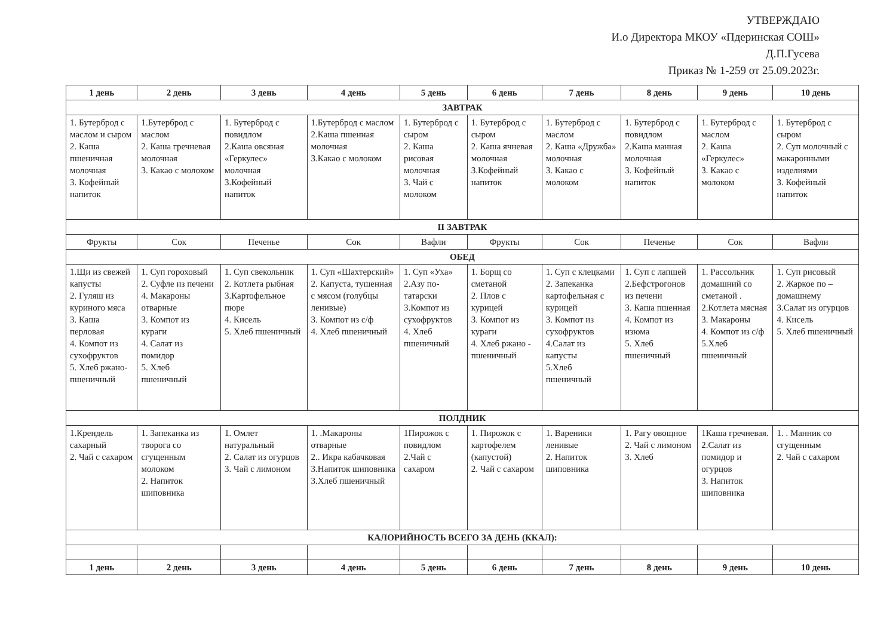УТВЕРЖДАЮ
И.о Директора МКОУ «Пдеринская СОШ»
Д.П.Гусева
Приказ № 1-259 от 25.09.2023г.
| 1 день | 2 день | 3 день | 4 день | 5 день | 6 день | 7 день | 8 день | 9 день | 10 день |
| --- | --- | --- | --- | --- | --- | --- | --- | --- | --- |
| ЗАВТРАК | | | | | | | | | |
| 1. Бутерброд с маслом и сыром 2. Каша пшеничная молочная 3. Кофейный напиток | 1.Бутерброд с маслом 2. Каша гречневая молочная 3. Какао с молоком | 1. Бутерброд с повидлом 2.Каша овсяная «Геркулес» молочная 3.Кофейный напиток | 1.Бутерброд с маслом 2.Каша пшенная молочная 3.Какао с молоком | 1. Бутерброд с сыром 2. Каша рисовая молочная 3. Чай с молоком | 1. Бутерброд с сыром 2. Каша ячневая молочная 3.Кофейный напиток | 1. Бутерброд с маслом 2. Каша «Дружба» молочная 3. Какао с молоком | 1. Бутерброд с повидлом 2.Каша манная молочная 3. Кофейный напиток | 1. Бутерброд с маслом 2. Каша «Геркулес» 3. Какао с молоком | 1. Бутерброд с сыром 2. Суп молочный с макаронными изделиями 3. Кофейный напиток |
| II ЗАВТРАК | | | | | | | | | |
| Фрукты | Сок | Печенье | Сок | Вафли | Фрукты | Сок | Печенье | Сок | Вафли |
| ОБЕД | | | | | | | | | |
| 1.Щи из свежей капусты 2. Гуляш из куриного мяса 3. Каша перловая 4. Компот из сухофруктов 5. Хлеб ржано-пшеничный | 1. Суп гороховый 2. Суфле из печени 4. Макароны отварные 3. Компот из кураги 4. Салат из помидор 5. Хлеб пшеничный | 1. Суп свекольник 2. Котлета рыбная 3.Картофельное пюре 4. Кисель 5. Хлеб пшеничный | 1. Суп «Шахтерский» 2. Капуста, тушенная с мясом (голубцы ленивые) 3. Компот из с/ф 4. Хлеб пшеничный | 1. Суп «Уха» 2.Азу по-татарски 3.Компот из сухофруктов 4. Хлеб пшеничный | 1. Борщ со сметаной 2. Плов с курицей 3. Компот из кураги 4. Хлеб ржано - пшеничный | 1. Суп с клецками 2. Запеканка картофельная с курицей 3. Компот из сухофруктов 4.Салат из капусты 5.Хлеб пшеничный | 1. Суп с лапшей 2.Бефстрогонов из печени 3. Каша пшенная 4. Компот из изюма 5. Хлеб пшеничный | 1. Рассольник домашний со сметаной . 2.Котлета мясная 3. Макароны 4. Компот из с/ф 5.Хлеб пшеничный | 1. Суп рисовый 2. Жаркое по –домашнему 3.Салат из огурцов 4. Кисель 5. Хлеб пшеничный |
| ПОЛДНИК | | | | | | | | | |
| 1.Крендель сахарный 2. Чай с сахаром | 1. Запеканка из творога со сгущенным молоком 2. Напиток шиповника | 1. Омлет натуральный 2. Салат из огурцов 3. Чай с лимоном | 1. .Макароны отварные 2.. Икра кабачковая 3.Напиток шиповника 3.Хлеб пшеничный | 1Пирожок с повидлом 2.Чай с сахаром | 1. Пирожок с картофелем (капустой) 2. Чай с сахаром | 1. Вареники ленивые 2. Напиток шиповника | 1. Рагу овощное 2. Чай с лимоном 3. Хлеб | 1Каша гречневая. 2.Салат из помидор и огурцов 3. Напиток шиповника | 1. . Манник со сгущенным 2. Чай с сахаром |
| КАЛОРИЙНОСТЬ ВСЕГО ЗА ДЕНЬ (ККАЛ): | | | | | | | | | |
| 1 день | 2 день | 3 день | 4 день | 5 день | 6 день | 7 день | 8 день | 9 день | 10 день |